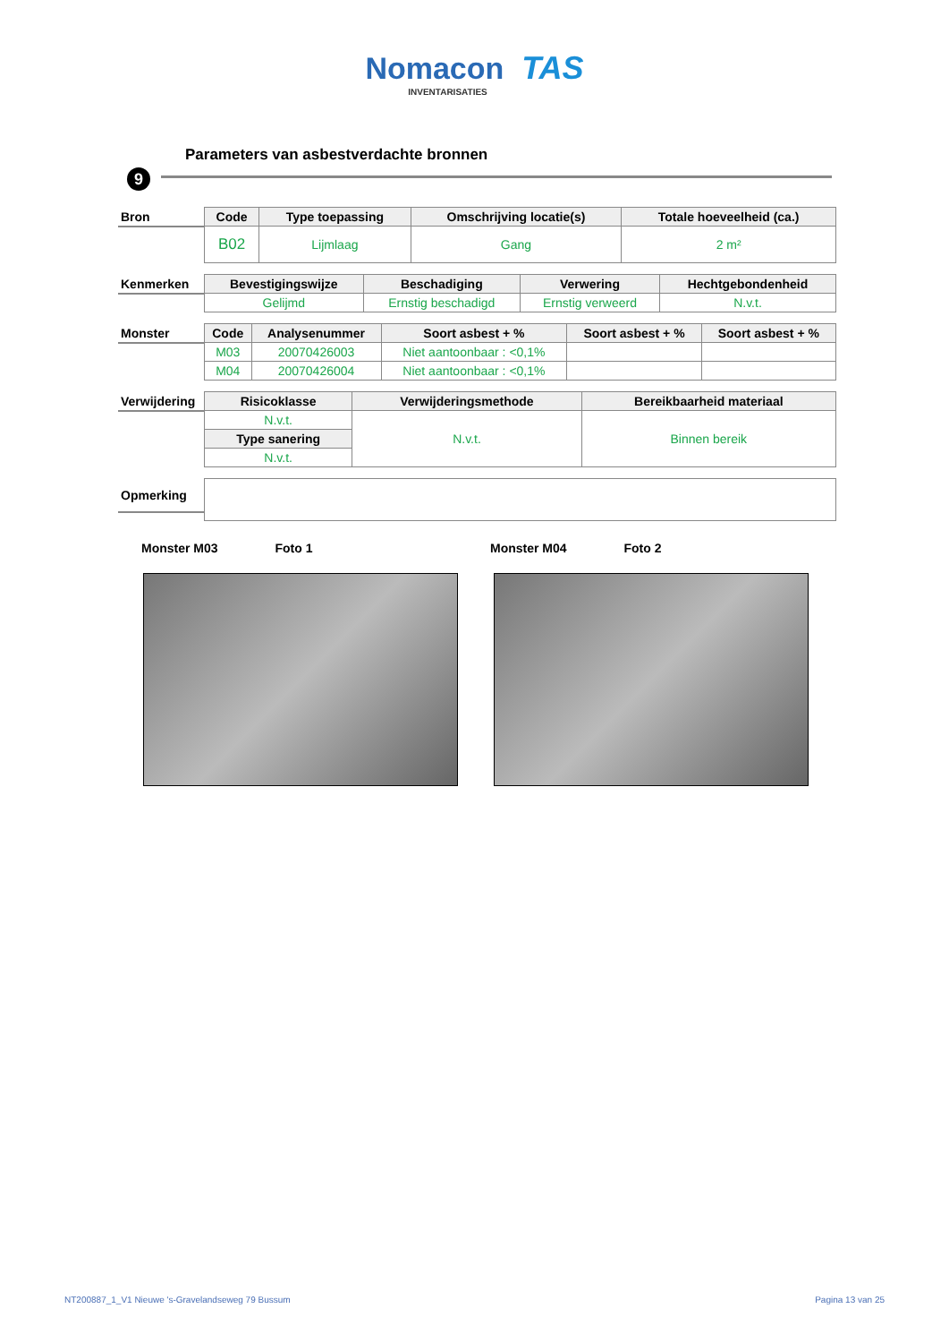Nomacon TAS
INVENTARISATIES
Parameters van asbestverdachte bronnen
9
| Bron | Code | Type toepassing | Omschrijving locatie(s) | Totale hoeveelheid (ca.) |
| | B02 | Lijmlaag | Gang | 2 m² |
| Kenmerken | Bevestigingswijze | Beschadiging | Verwering | Hechtgebondenheid |
| | Gelijmd | Ernstig beschadigd | Ernstig verweerd | N.v.t. |
| Monster | Code | Analysenummer | Soort asbest + % | Soort asbest + % | Soort asbest + % |
| | M03 | 20070426003 | Niet aantoonbaar : <0,1% | | |
| | M04 | 20070426004 | Niet aantoonbaar : <0,1% | | |
| Verwijdering | Risicoklasse | Verwijderingsmethode | Bereikbaarheid materiaal |
| | N.v.t. | N.v.t. | Binnen bereik |
| | Type sanering | | |
| | N.v.t. | | |
| Opmerking | |
Monster M03 Foto 1 Monster M04 Foto 2
NT200887_1_V1 Nieuwe 's-Gravelandseweg 79 Bussum Pagina 13 van 25